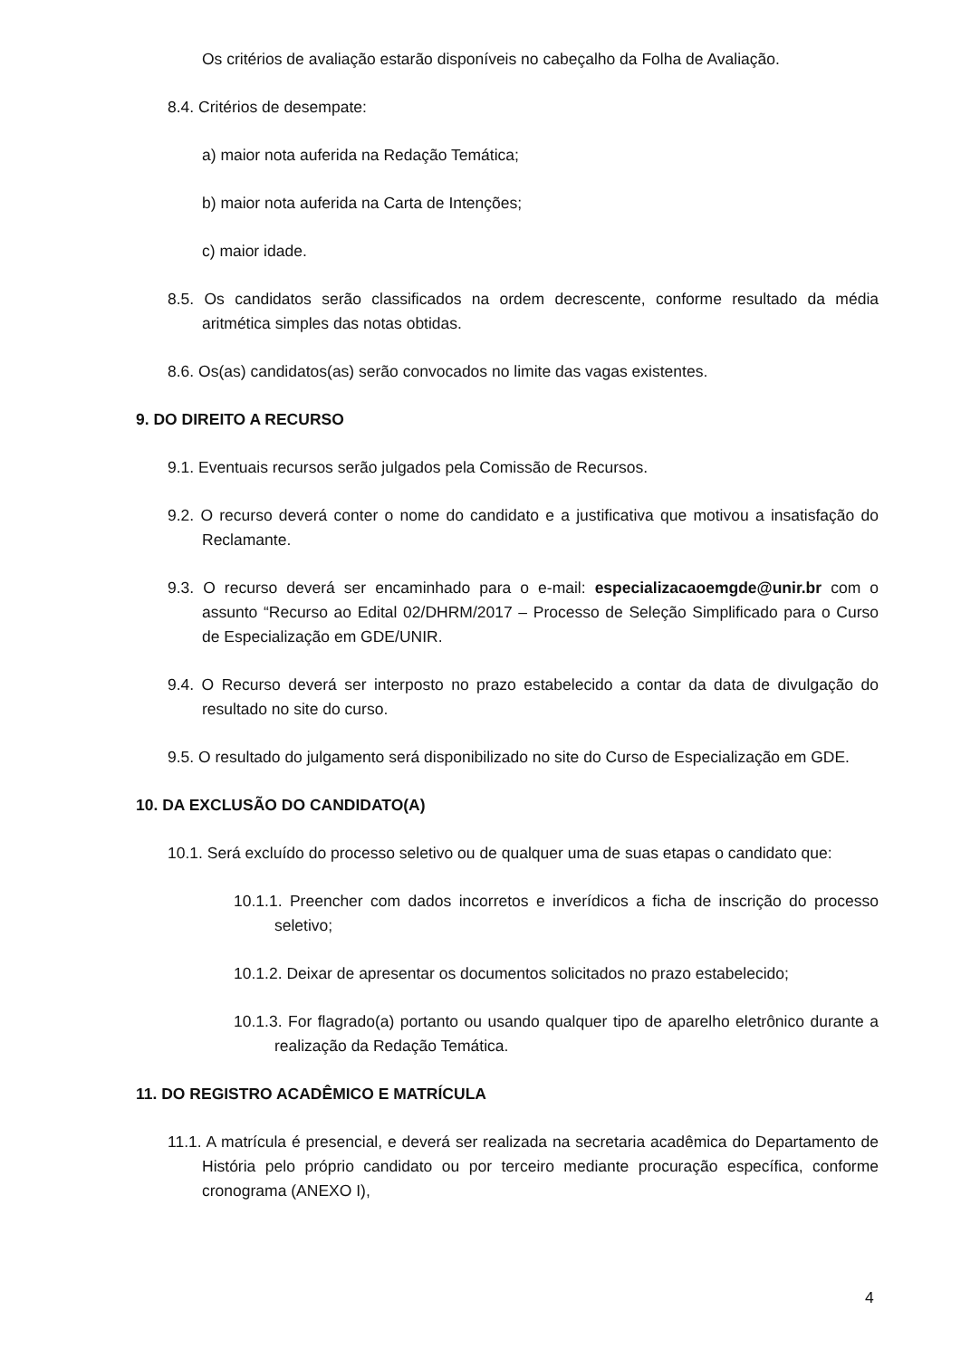Os critérios de avaliação estarão disponíveis no cabeçalho da Folha de Avaliação.
8.4. Critérios de desempate:
a) maior nota auferida na Redação Temática;
b) maior nota auferida na Carta de Intenções;
c) maior idade.
8.5. Os candidatos serão classificados na ordem decrescente, conforme resultado da média aritmética simples das notas obtidas.
8.6. Os(as) candidatos(as) serão convocados no limite das vagas existentes.
9. DO DIREITO A RECURSO
9.1. Eventuais recursos serão julgados pela Comissão de Recursos.
9.2. O recurso deverá conter o nome do candidato e a justificativa que motivou a insatisfação do Reclamante.
9.3. O recurso deverá ser encaminhado para o e-mail: especializacaoemgde@unir.br com o assunto “Recurso ao Edital 02/DHRM/2017 – Processo de Seleção Simplificado para o Curso de Especialização em GDE/UNIR.
9.4. O Recurso deverá ser interposto no prazo estabelecido a contar da data de divulgação do resultado no site do curso.
9.5. O resultado do julgamento será disponibilizado no site do Curso de Especialização em GDE.
10. DA EXCLUSÃO DO CANDIDATO(A)
10.1. Será excluído do processo seletivo ou de qualquer uma de suas etapas o candidato que:
10.1.1. Preencher com dados incorretos e inverídicos a ficha de inscrição do processo seletivo;
10.1.2. Deixar de apresentar os documentos solicitados no prazo estabelecido;
10.1.3. For flagrado(a) portanto ou usando qualquer tipo de aparelho eletrônico durante a realização da Redação Temática.
11. DO REGISTRO ACADÊMICO E MATRÍCULA
11.1. A matrícula é presencial, e deverá ser realizada na secretaria acadêmica do Departamento de História pelo próprio candidato ou por terceiro mediante procuração específica, conforme cronograma (ANEXO I),
4